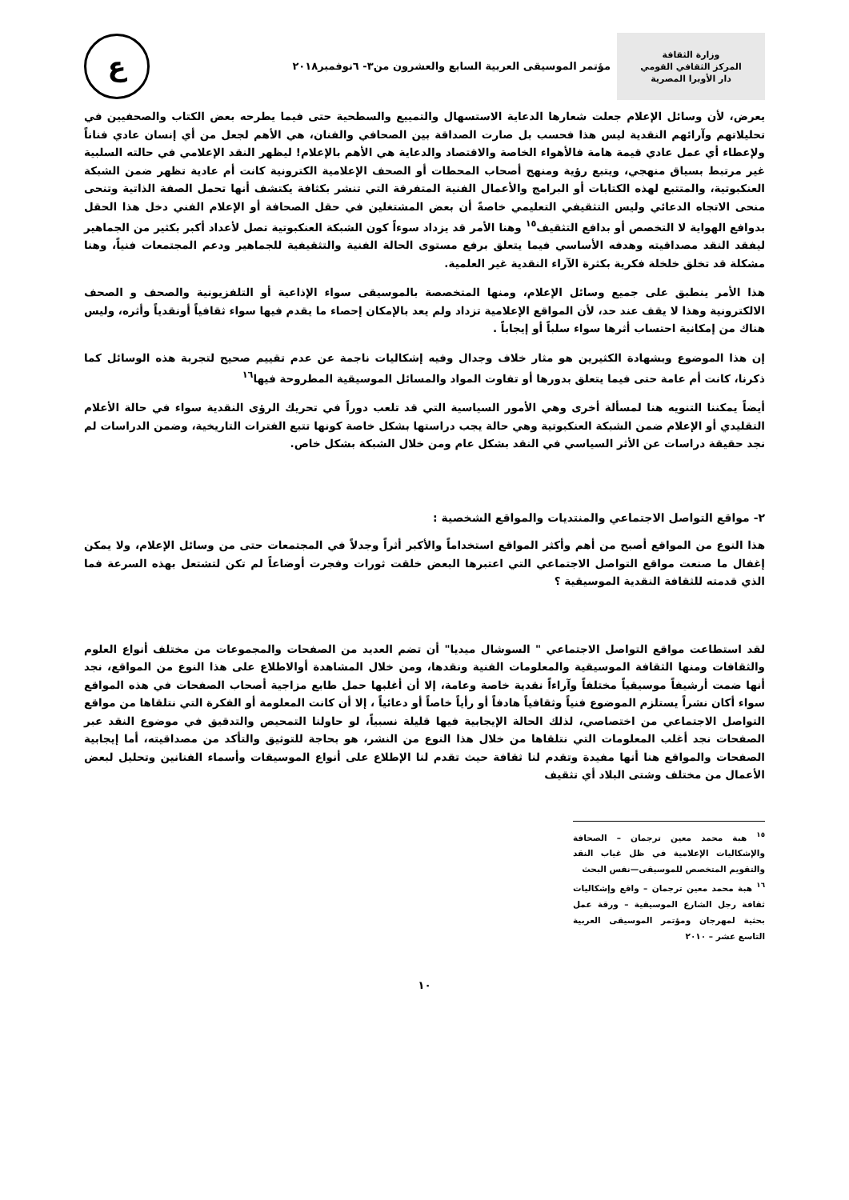وزارة الثقافة
المركز الثقافي القومي
دار الأوبرا المصرية
مؤتمر الموسيقى العربية السابع والعشرون من٣- ٦نوفمبر٢٠١٨
ع
يعرض، لأن وسائل الإعلام جعلت شعارها الدعاية الاستسهال والتمييع والسطحية حتى فيما يطرحه بعض الكتاب والصحفيين في تحليلاتهم وآرائهم النقدية ليس هذا فحسب بل صارت الصداقة بين الصحافي والفنان، هي الأهم لجعل من أي إنسان عادي فناناً ولإعطاء أي عمل عادي قيمة هامة فالأهواء الخاصة والاقتصاد والدعاية هي الأهم بالإعلام! ليظهر النقد الإعلامي في حالته السلبية غير مرتبط بسياق منهجي، ويتبع رؤية ومنهج أصحاب المحطات أو الصحف الإعلامية الكترونية كانت أم عادية تظهر ضمن الشبكة العنكبوتية، والمتتبع لهذه الكتابات أو البرامج والأعمال الفنية المتفرقة التي تنشر بكثافة يكتشف أنها تحمل الصفة الذاتية وتنحى منحى الاتجاه الدعائي وليس التثقيفي التعليمي خاصةً أن بعض المشتغلين في حقل الصحافة أو الإعلام الفني دخل هذا الحقل بدوافع الهواية لا التخصص أو بدافع التثقيف<sup>١٥</sup> وهنا الأمر قد يزداد سوءاً كون الشبكة العنكبوتية تصل لأعداد أكبر بكثير من الجماهير ليفقد النقد مصداقيته وهدفه الأساسي فيما يتعلق برفع مستوى الحالة الفنية والتثقيفية للجماهير ودعم المجتمعات فنياً، وهنا مشكلة قد تخلق خلخلة فكرية بكثرة الآراء النقدية غير العلمية.
هذا الأمر ينطبق على جميع وسائل الإعلام، ومنها المتخصصة بالموسيقى سواء الإذاعية أو التلفزيونية والصحف و الصحف الالكترونية وهذا لا يقف عند حد، لأن المواقع الإعلامية تزداد ولم يعد بالإمكان إحصاء ما يقدم فيها سواء ثقافياً أونقدياً وأثره، وليس هناك من إمكانية احتساب أثرها سواء سلباً أو إيجاباً .
إن هذا الموضوع وبشهادة الكثيرين هو مثار خلاف وجدال وفيه إشكاليات ناجمة عن عدم تقييم صحيح لتجربة هذه الوسائل كما ذكرنا، كانت أم عامة حتى فيما يتعلق بدورها أو تفاوت المواد والمسائل الموسيقية المطروحة فيها<sup>١٦</sup>
أيضاً يمكننا التنويه هنا لمسألة أخرى وهي الأمور السياسية التي قد تلعب دوراً في تحريك الرؤى النقدية سواء في حالة الأعلام التقليدي أو الإعلام ضمن الشبكة العنكبوتية وهي حالة يجب دراستها بشكل خاصة كونها تتبع الفترات التاريخية، وضمن الدراسات لم نجد حقيقة دراسات عن الأثر السياسي في النقد بشكل عام ومن خلال الشبكة بشكل خاص.
٢- مواقع التواصل الاجتماعي والمنتديات والمواقع الشخصية :
هذا النوع من المواقع أصبح من أهم وأكثر المواقع استخداماً والأكبر أثراً وجدلاً في المجتمعات حتى من وسائل الإعلام، ولا يمكن إغفال ما صنعت مواقع التواصل الاجتماعي التي اعتبرها البعض خلقت ثورات وفجرت أوضاعاً لم تكن لتشتعل بهذه السرعة فما الذي قدمته للثقافة النقدية الموسيقية ؟
لقد استطاعت مواقع التواصل الاجتماعي " السوشال ميديا" أن تضم العديد من الصفحات والمجموعات من مختلف أنواع العلوم والثقافات ومنها الثقافة الموسيقية والمعلومات الفنية ونقدها، ومن خلال المشاهدة أوالاطلاع على هذا النوع من المواقع، نجد أنها ضمت أرشيفاً موسيقياً مختلفاً وآراءاً نقدية خاصة وعامة، إلا أن أغلبها حمل طابع مزاجية أصحاب الصفحات في هذه المواقع سواء أكان نشراً يستلزم الموضوع فنياً وثقافياً هادفاً أو رأياً خاصاً أو دعائياً ، إلا أن كانت المعلومة أو الفكرة التي نتلقاها من مواقع التواصل الاجتماعي من اختصاصي، لذلك الحالة الإيجابية فيها قليلة نسبياً، لو حاولنا التمحيص والتدقيق في موضوع النقد عبر الصفحات نجد أغلب المعلومات التي نتلقاها من خلال هذا النوع من النشر، هو بحاجة للتوثيق والتأكد من مصداقيته، أما إيجابية الصفحات والمواقع هنا أنها مفيدة وتقدم لنا ثقافة حيث تقدم لنا الإطلاع على أنواع الموسيقات وأسماء الفنانين وتحليل لبعض الأعمال من مختلف وشتى البلاد أي تثقيف
<sup>١٥</sup> هبة محمد معين ترجمان – الصحافة والإشكاليات الإعلامية في ظل غياب النقد والتقويم المتخصص للموسيقى—نفس البحث
<sup>١٦</sup> هبة محمد معين ترجمان – واقع وإشكاليات ثقافة رجل الشارع الموسيقية – ورقة عمل بحثية لمهرجان ومؤتمر الموسيقى العربية التاسع عشر – ٢٠١٠
١٠